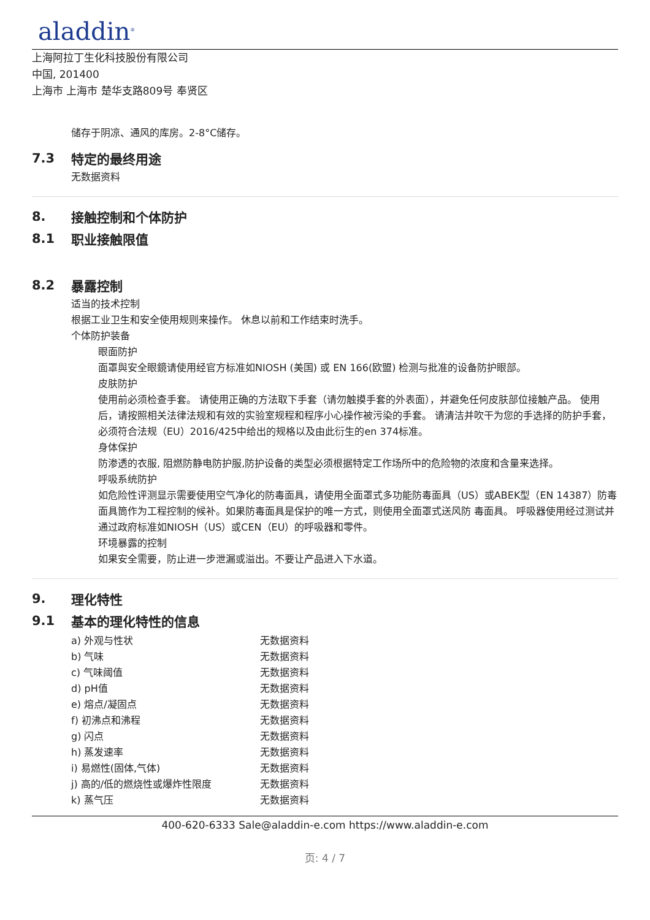aladdin<sup>®</sup>
上海阿拉丁生化科技股份有限公司
中国, 201400
上海市 上海市 楚华支路809号 奉贤区
储存于阴凉、通风的库房。2-8°C储存。
7.3 特定的最终用途
无数据资料
8. 接触控制和个体防护
8.1 职业接触限值
8.2 暴露控制
适当的技术控制
根据工业卫生和安全使用规则来操作。 休息以前和工作结束时洗手。
个体防护装备
眼面防护
面罩與安全眼鏡请使用经官方标准如NIOSH (美国) 或 EN 166(欧盟) 检测与批准的设备防护眼部。
皮肤防护
使用前必须检查手套。 请使用正确的方法取下手套（请勿触摸手套的外表面），并避免任何皮肤部位接触产品。 使用后，请按照相关法律法规和有效的实验室规程和程序小心操作被污染的手套。 请清洁并吹干为您的手选择的防护手套，必须符合法规（EU）2016/425中给出的规格以及由此衍生的en 374标准。
身体保护
防渗透的衣服, 阻燃防静电防护服,防护设备的类型必须根据特定工作场所中的危险物的浓度和含量来选择。
呼吸系统防护
如危险性评测显示需要使用空气净化的防毒面具，请使用全面罩式多功能防毒面具（US）或ABEK型（EN 14387）防毒面具筒作为工程控制的候补。如果防毒面具是保护的唯一方式，则使用全面罩式送风防 毒面具。 呼吸器使用经过测试并通过政府标准如NIOSH（US）或CEN（EU）的呼吸器和零件。
环境暴露的控制
如果安全需要，防止进一步泄漏或溢出。不要让产品进入下水道。
9. 理化特性
9.1 基本的理化特性的信息
| a) 外观与性状 | 无数据资料 |
| b) 气味 | 无数据资料 |
| c) 气味阈值 | 无数据资料 |
| d) pH值 | 无数据资料 |
| e) 熔点/凝固点 | 无数据资料 |
| f) 初沸点和沸程 | 无数据资料 |
| g) 闪点 | 无数据资料 |
| h) 蒸发速率 | 无数据资料 |
| i) 易燃性(固体,气体) | 无数据资料 |
| j) 高的/低的燃烧性或爆炸性限度 | 无数据资料 |
| k) 蒸气压 | 无数据资料 |
400-620-6333 Sale@aladdin-e.com https://www.aladdin-e.com
页: 4 / 7